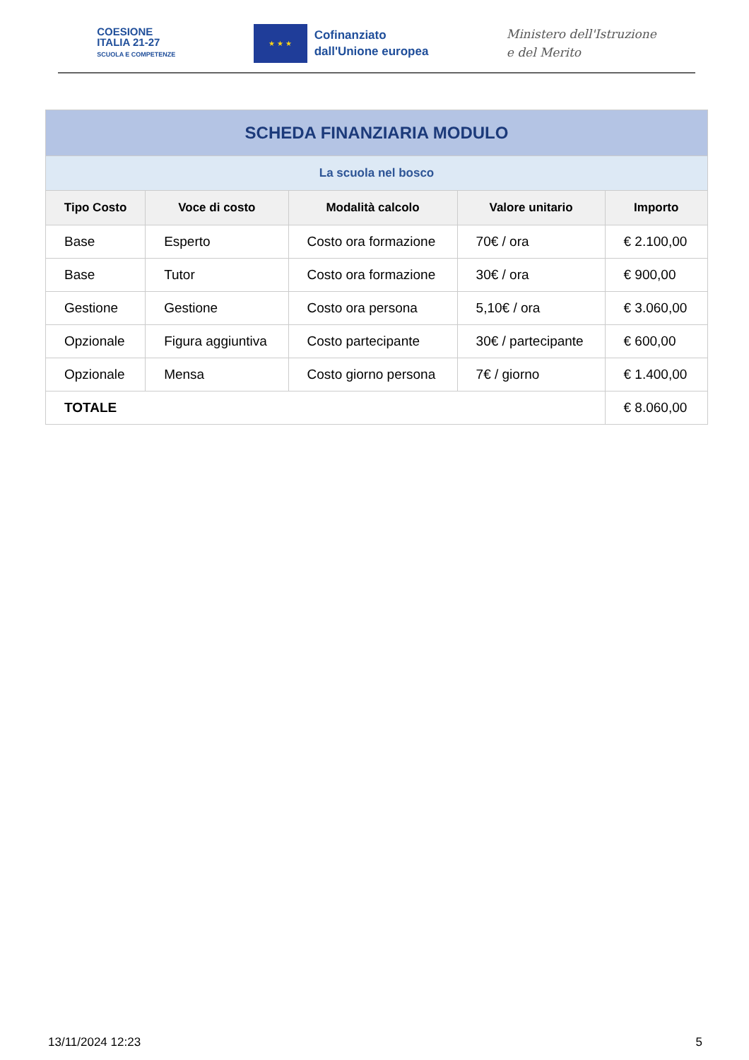COESIONE
ITALIA 21-27
SCUOLA E COMPETENZE
★ ★ ★
Cofinanziato
dall'Unione europea
Ministero dell'Istruzione
e del Merito
| SCHEDA FINANZIARIA MODULO | | | | |
| La scuola nel bosco | | | | |
| Tipo Costo | Voce di costo | Modalità calcolo | Valore unitario | Importo |
| Base | Esperto | Costo ora formazione | 70€ / ora | € 2.100,00 |
| Base | Tutor | Costo ora formazione | 30€ / ora | € 900,00 |
| Gestione | Gestione | Costo ora persona | 5,10€ / ora | € 3.060,00 |
| Opzionale | Figura aggiuntiva | Costo partecipante | 30€ / partecipante | € 600,00 |
| Opzionale | Mensa | Costo giorno persona | 7€ / giorno | € 1.400,00 |
| TOTALE | | | | € 8.060,00 |
13/11/2024 12:23 5